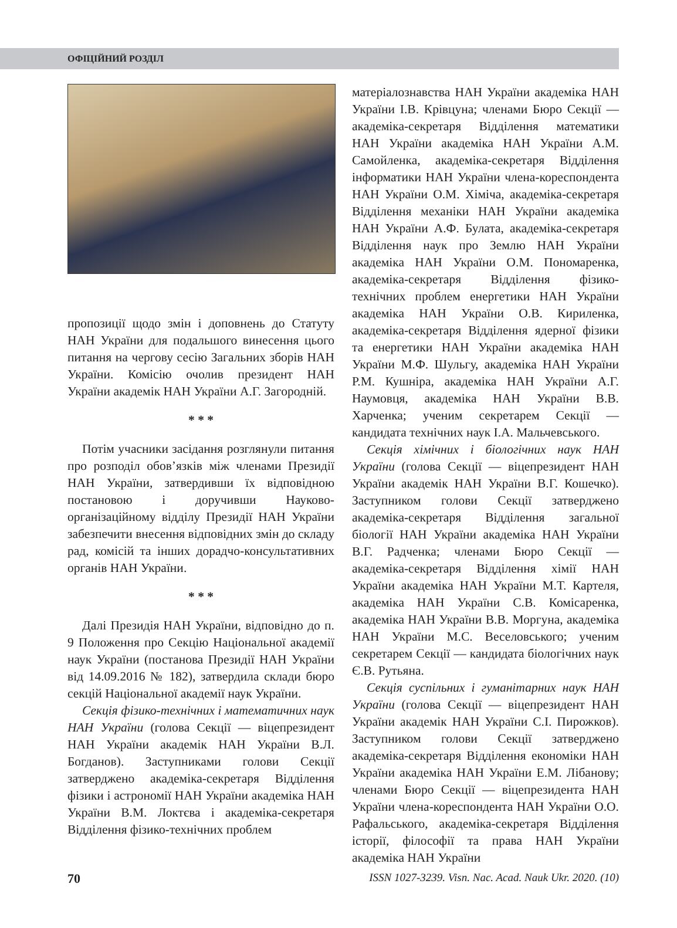ОФІЦІЙНИЙ РОЗДІЛ
пропозиції щодо змін і доповнень до Статуту НАН України для подальшого винесення цього питання на чергову сесію Загальних зборів НАН України. Комісію очолив президент НАН України академік НАН України А.Г. Загородній.
* * *
Потім учасники засідання розглянули питання про розподіл обов’язків між членами Президії НАН України, затвердивши їх відповідною постановою і доручивши Науково-організаційному відділу Президії НАН України забезпечити внесення відповідних змін до складу рад, комісій та інших дорадчо-консультативних органів НАН України.
* * *
Далі Президія НАН України, відповідно до п. 9 Положення про Секцію Національної академії наук України (постанова Президії НАН України від 14.09.2016 № 182), затвердила склади бюро секцій Національної академії наук України.
Секція фізико-технічних і математичних наук НАН України (голова Секції — віцепрезидент НАН України академік НАН України В.Л. Богданов). Заступниками голови Секції затверджено академіка-секретаря Відділення фізики і астрономії НАН України академіка НАН України В.М. Локтєва і академіка-секретаря Відділення фізико-технічних проблем
матеріалознавства НАН України академіка НАН України І.В. Крівцуна; членами Бюро Секції — академіка-секретаря Відділення математики НАН України академіка НАН України А.М. Самойленка, академіка-секретаря Відділення інформатики НАН України члена-кореспондента НАН України О.М. Хіміча, академіка-секретаря Відділення механіки НАН України академіка НАН України А.Ф. Булата, академіка-секретаря Відділення наук про Землю НАН України академіка НАН України О.М. Пономаренка, академіка-секретаря Відділення фізико-технічних проблем енергетики НАН України академіка НАН України О.В. Кириленка, академіка-секретаря Відділення ядерної фізики та енергетики НАН України академіка НАН України М.Ф. Шульгу, академіка НАН України Р.М. Кушніра, академіка НАН України А.Г. Наумовця, академіка НАН України В.В. Харченка; ученим секретарем Секції — кандидата технічних наук І.А. Мальчевського.
Секція хімічних і біологічних наук НАН України (голова Секції — віцепрезидент НАН України академік НАН України В.Г. Кошечко). Заступником голови Секції затверджено академіка-секретаря Відділення загальної біології НАН України академіка НАН України В.Г. Радченка; членами Бюро Секції — академіка-секретаря Відділення хімії НАН України академіка НАН України М.Т. Картеля, академіка НАН України С.В. Комісаренка, академіка НАН України В.В. Моргуна, академіка НАН України М.С. Веселовського; ученим секретарем Секції — кандидата біологічних наук Є.В. Рутьяна.
Секція суспільних і гуманітарних наук НАН України (голова Секції — віцепрезидент НАН України академік НАН України С.І. Пирожков). Заступником голови Секції затверджено академіка-секретаря Відділення економіки НАН України академіка НАН України Е.М. Лібанову; членами Бюро Секції — віцепрезидента НАН України члена-кореспондента НАН України О.О. Рафальського, академіка-секретаря Відділення історії, філософії та права НАН України академіка НАН України
70 ISSN 1027-3239. Visn. Nac. Acad. Nauk Ukr. 2020. (10)